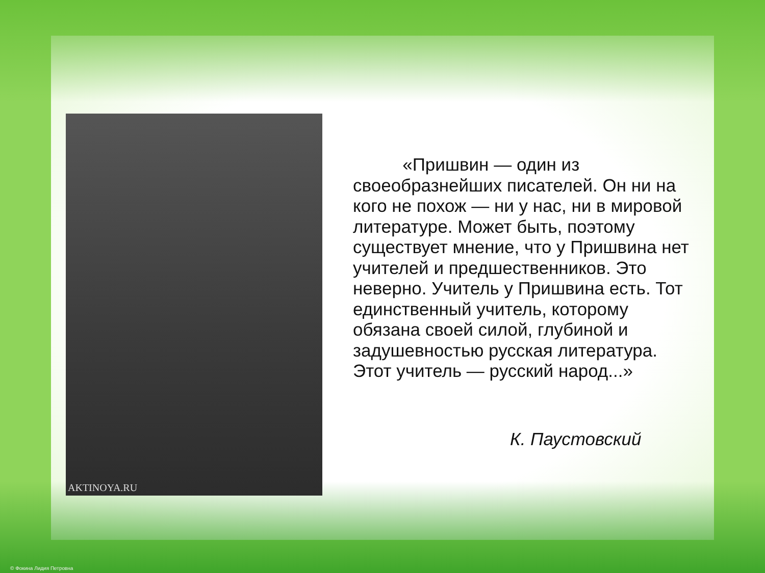AKTINOYA.RU
«Пришвин — один из своеобразнейших писателей. Он ни на кого не похож — ни у нас, ни в мировой литературе. Может быть, поэтому существует мнение, что у Пришвина нет учителей и предшественников. Это неверно. Учитель у Пришвина есть. Тот единственный учитель, которому обязана своей силой, глубиной и задушевностью русская литература. Этот учитель — русский народ...»
К. Паустовский
© Фокина Лидия Петровна